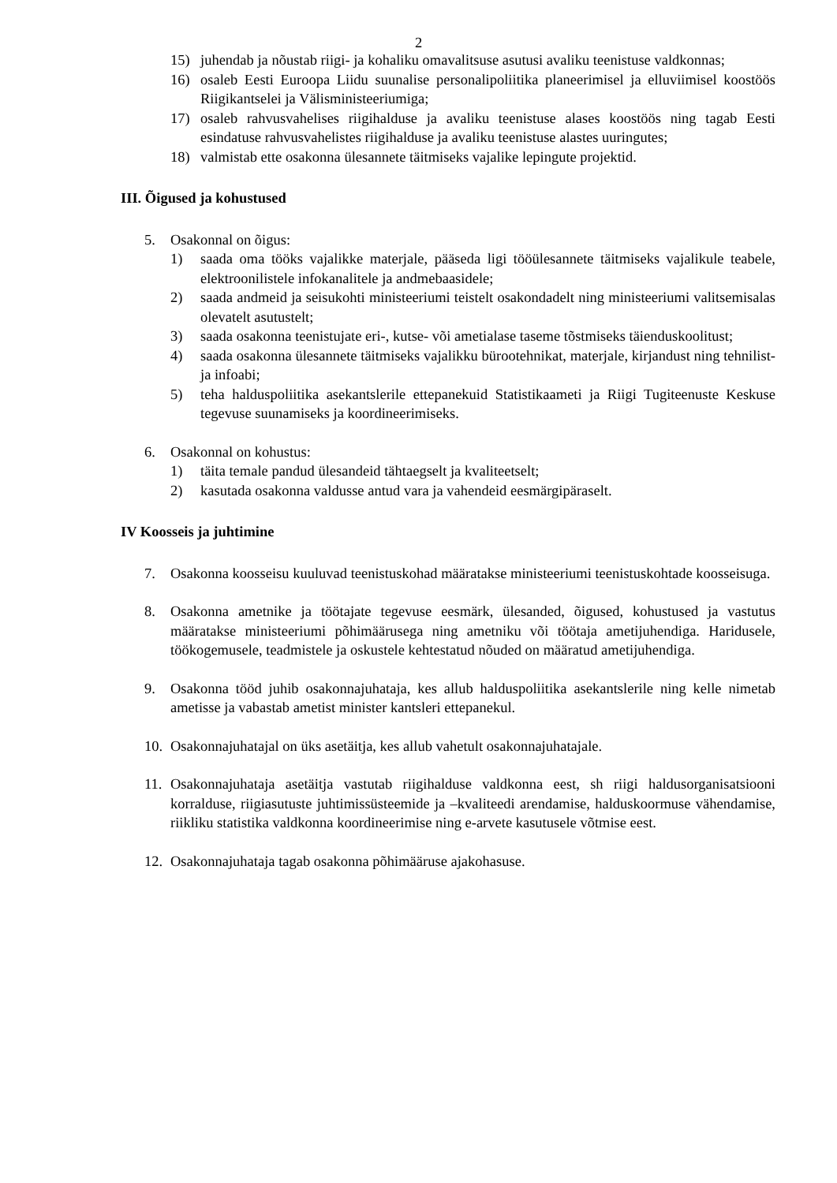2
15) juhendab ja nõustab riigi- ja kohaliku omavalitsuse asutusi avaliku teenistuse valdkonnas;
16) osaleb Eesti Euroopa Liidu suunalise personalipoliitika planeerimisel ja elluviimisel koostöös Riigikantselei ja Välisministeeriumiga;
17) osaleb rahvusvahelises riigihalduse ja avaliku teenistuse alases koostöös ning tagab Eesti esindatuse rahvusvahelistes riigihalduse ja avaliku teenistuse alastes uuringutes;
18) valmistab ette osakonna ülesannete täitmiseks vajalike lepingute projektid.
III. Õigused ja kohustused
5. Osakonnal on õigus:
1) saada oma tööks vajalikke materjale, pääseda ligi tööülesannete täitmiseks vajalikule teabele, elektroonilistele infokanalitele ja andmebaasidele;
2) saada andmeid ja seisukohti ministeeriumi teistelt osakondadelt ning ministeeriumi valitsemisalas olevatelt asutustelt;
3) saada osakonna teenistujate eri-, kutse- või ametialase taseme tõstmiseks täienduskoolitust;
4) saada osakonna ülesannete täitmiseks vajalikku bürootehnikat, materjale, kirjandust ning tehnilist- ja infoabi;
5) teha halduspoliitika asekantslerile ettepanekuid Statistikaameti ja Riigi Tugiteenuste Keskuse tegevuse suunamiseks ja koordineerimiseks.
6. Osakonnal on kohustus:
1) täita temale pandud ülesandeid tähtaegselt ja kvaliteetselt;
2) kasutada osakonna valdusse antud vara ja vahendeid eesmärgipäraselt.
IV Koosseis ja juhtimine
7. Osakonna koosseisu kuuluvad teenistuskohad määratakse ministeeriumi teenistuskohtade koosseisuga.
8. Osakonna ametnike ja töötajate tegevuse eesmärk, ülesanded, õigused, kohustused ja vastutus määratakse ministeeriumi põhimäärusega ning ametniku või töötaja ametijuhendiga. Haridusele, töökogemusele, teadmistele ja oskustele kehtestatud nõuded on määratud ametijuhendiga.
9. Osakonna tööd juhib osakonnajuhataja, kes allub halduspoliitika asekantslerile ning kelle nimetab ametisse ja vabastab ametist minister kantsleri ettepanekul.
10. Osakonnajuhatajal on üks asetäitja, kes allub vahetult osakonnajuhatajale.
11. Osakonnajuhataja asetäitja vastutab riigihalduse valdkonna eest, sh riigi haldusorganisatsiooni korralduse, riigiasutuste juhtimissüsteemide ja –kvaliteedi arendamise, halduskoormuse vähendamise, riikliku statistika valdkonna koordineerimise ning e-arvete kasutusele võtmise eest.
12. Osakonnajuhataja tagab osakonna põhimääruse ajakohasuse.